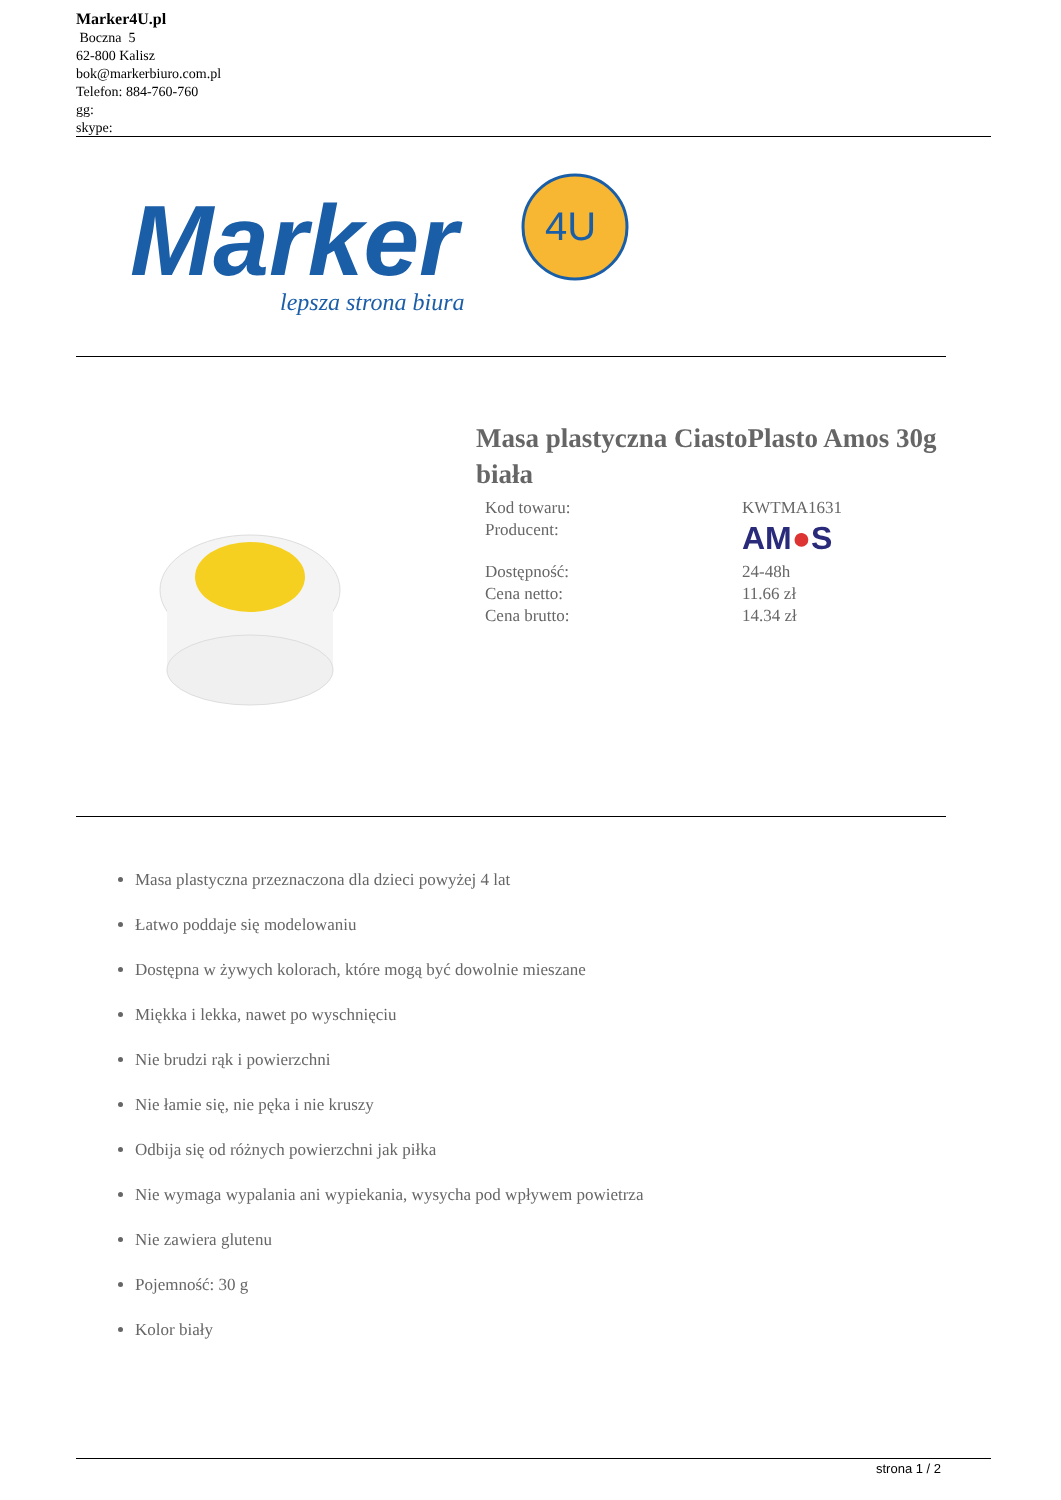Marker4U.pl
Boczna 5
62-800 Kalisz
bok@markerbiuro.com.pl
Telefon: 884-760-760
gg:
skype:
Marker
4U
lepsza strona biura
Masa plastyczna CiastoPlasto Amos 30g biała
| Kod towaru: | KWTMA1631 |
| Producent: | AM ● S |
| Dostępność: | 24-48h |
| Cena netto: | 11.66 zł |
| Cena brutto: | 14.34 zł |
Masa plastyczna przeznaczona dla dzieci powyżej 4 lat
Łatwo poddaje się modelowaniu
Dostępna w żywych kolorach, które mogą być dowolnie mieszane
Miękka i lekka, nawet po wyschnięciu
Nie brudzi rąk i powierzchni
Nie łamie się, nie pęka i nie kruszy
Odbija się od różnych powierzchni jak piłka
Nie wymaga wypalania ani wypiekania, wysycha pod wpływem powietrza
Nie zawiera glutenu
Pojemność: 30 g
Kolor biały
strona 1 / 2